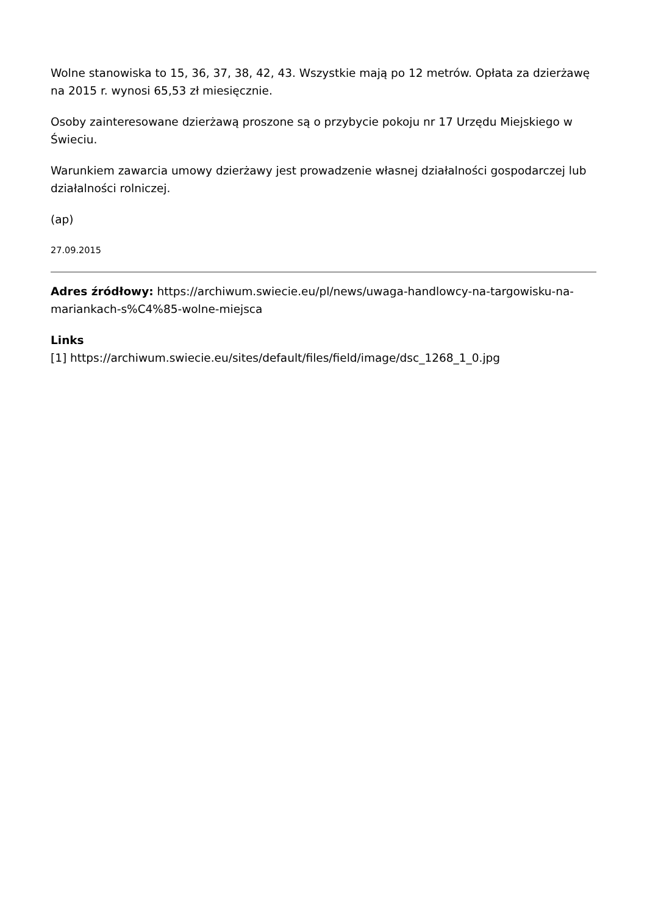Wolne stanowiska to 15, 36, 37, 38, 42, 43. Wszystkie mają po 12 metrów. Opłata za dzierżawę na 2015 r. wynosi 65,53 zł miesięcznie.
Osoby zainteresowane dzierżawą proszone są o przybycie pokoju nr 17 Urzędu Miejskiego w Świeciu.
Warunkiem zawarcia umowy dzierżawy jest prowadzenie własnej działalności gospodarczej lub działalności rolniczej.
(ap)
27.09.2015
Adres źródłowy: https://archiwum.swiecie.eu/pl/news/uwaga-handlowcy-na-targowisku-na-mariankach-s%C4%85-wolne-miejsca
Links
[1] https://archiwum.swiecie.eu/sites/default/files/field/image/dsc_1268_1_0.jpg